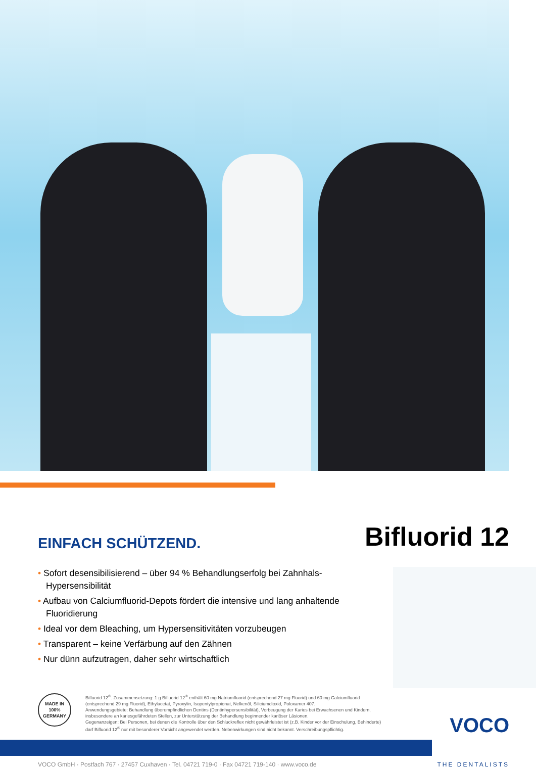EINFACH SCHÜTZEND.
Bifluorid 12
• Sofort desensibilisierend – über 94 % Behandlungserfolg bei Zahnhals-Hypersensibilität
• Aufbau von Calciumfluorid-Depots fördert die intensive und lang anhaltende Fluoridierung
• Ideal vor dem Bleaching, um Hypersensitivitäten vorzubeugen
• Transparent – keine Verfärbung auf den Zähnen
• Nur dünn aufzutragen, daher sehr wirtschaftlich
MADE IN 100% GERMANY
Bifluorid 12<sup>®</sup>. Zusammensetzung: 1 g Bifluorid 12<sup>®</sup> enthält 60 mg Natriumfluorid (entsprechend 27 mg Fluorid) und 60 mg Calciumfluorid
(entsprechend 29 mg Fluorid), Ethylacetat, Pyroxylin, Isopentylpropionat, Nelkenöl, Siliciumdioxid, Poloxamer 407.
Anwendungsgebiete: Behandlung überempfindlichen Dentins (Dentinhypersensibilität), Vorbeugung der Karies bei Erwachsenen und Kindern,
insbesondere an kariesgefährdeten Stellen, zur Unterstützung der Behandlung beginnender kariöser Läsionen.
Gegenanzeigen: Bei Personen, bei denen die Kontrolle über den Schluckreflex nicht gewährleistet ist (z.B. Kinder vor der Einschulung, Behinderte)
darf Bifluorid 12<sup>®</sup> nur mit besonderer Vorsicht angewendet werden. Nebenwirkungen sind nicht bekannt. Verschreibungspflichtig.
VOCO
VOCO GmbH · Postfach 767 · 27457 Cuxhaven · Tel. 04721 719-0 · Fax 04721 719-140 · www.voco.de THE DENTALISTS